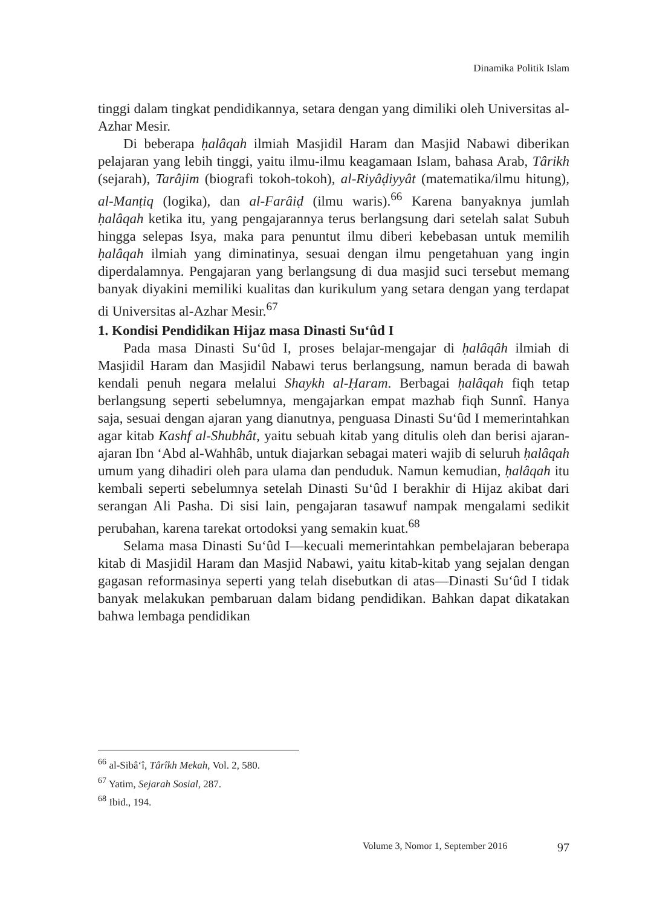Dinamika Politik Islam
tinggi dalam tingkat pendidikannya, setara dengan yang dimiliki oleh Universitas al-Azhar Mesir.
Di beberapa ḥalâqah ilmiah Masjidil Haram dan Masjid Nabawi diberikan pelajaran yang lebih tinggi, yaitu ilmu-ilmu keagamaan Islam, bahasa Arab, Târikh (sejarah), Tarâjim (biografi tokoh-tokoh), al-Riyâḍiyyât (matematika/ilmu hitung), al-Manṭiq (logika), dan al-Farâiḍ (ilmu waris).<sup>66</sup> Karena banyaknya jumlah ḥalâqah ketika itu, yang pengajarannya terus berlangsung dari setelah salat Subuh hingga selepas Isya, maka para penuntut ilmu diberi kebebasan untuk memilih ḥalâqah ilmiah yang diminatinya, sesuai dengan ilmu pengetahuan yang ingin diperdalamnya. Pengajaran yang berlangsung di dua masjid suci tersebut memang banyak diyakini memiliki kualitas dan kurikulum yang setara dengan yang terdapat di Universitas al-Azhar Mesir.<sup>67</sup>
1. Kondisi Pendidikan Hijaz masa Dinasti Su‘ûd I
Pada masa Dinasti Su‘ûd I, proses belajar-mengajar di ḥalâqâh ilmiah di Masjidil Haram dan Masjidil Nabawi terus berlangsung, namun berada di bawah kendali penuh negara melalui Shaykh al-Ḥaram. Berbagai ḥalâqah fiqh tetap berlangsung seperti sebelumnya, mengajarkan empat mazhab fiqh Sunnî. Hanya saja, sesuai dengan ajaran yang dianutnya, penguasa Dinasti Su‘ûd I memerintahkan agar kitab Kashf al-Shubhât, yaitu sebuah kitab yang ditulis oleh dan berisi ajaran-ajaran Ibn ‘Abd al-Wahhâb, untuk diajarkan sebagai materi wajib di seluruh ḥalâqah umum yang dihadiri oleh para ulama dan penduduk. Namun kemudian, ḥalâqah itu kembali seperti sebelumnya setelah Dinasti Su‘ûd I berakhir di Hijaz akibat dari serangan Ali Pasha. Di sisi lain, pengajaran tasawuf nampak mengalami sedikit perubahan, karena tarekat ortodoksi yang semakin kuat.<sup>68</sup>
Selama masa Dinasti Su‘ûd I—kecuali memerintahkan pembelajaran beberapa kitab di Masjidil Haram dan Masjid Nabawi, yaitu kitab-kitab yang sejalan dengan gagasan reformasinya seperti yang telah disebutkan di atas—Dinasti Su‘ûd I tidak banyak melakukan pembaruan dalam bidang pendidikan. Bahkan dapat dikatakan bahwa lembaga pendidikan
<sup>66</sup> al-Sibâ‘î, Târîkh Mekah, Vol. 2, 580.
<sup>67</sup> Yatim, Sejarah Sosial, 287.
<sup>68</sup> Ibid., 194.
Volume 3, Nomor 1, September 2016 97